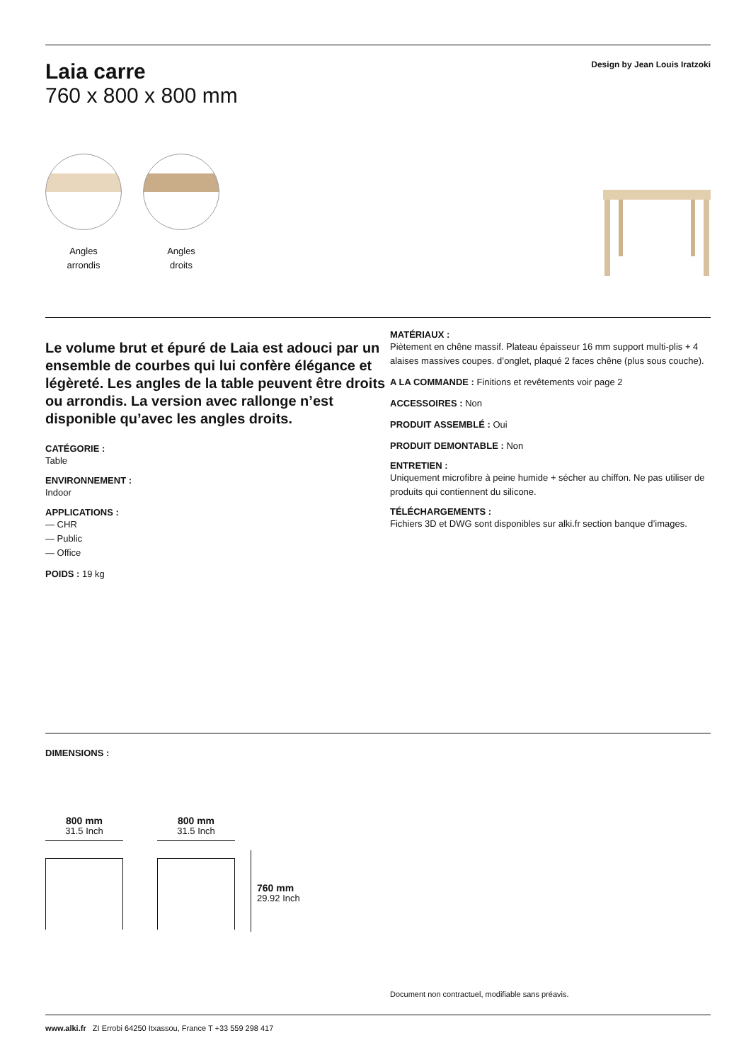Laia carre
760 x 800 x 800 mm
Design by Jean Louis Iratzoki
Angles
arrondis
Angles
droits
Le volume brut et épuré de Laia est adouci par un ensemble de courbes qui lui confère élégance et légèreté. Les angles de la table peuvent être droits ou arrondis. La version avec rallonge n’est disponible qu’avec les angles droits.
CATÉGORIE :
Table
ENVIRONNEMENT :
Indoor
APPLICATIONS :
— CHR
— Public
— Office
POIDS : 19 kg
MATÉRIAUX :
Piètement en chêne massif. Plateau épaisseur 16 mm support multi-plis + 4 alaises massives coupes. d’onglet, plaqué 2 faces chêne (plus sous couche).
A LA COMMANDE : Finitions et revêtements voir page 2
ACCESSOIRES : Non
PRODUIT ASSEMBLÉ : Oui
PRODUIT DEMONTABLE : Non
ENTRETIEN :
Uniquement microfibre à peine humide + sécher au chiffon. Ne pas utiliser de produits qui contiennent du silicone.
TÉLÉCHARGEMENTS :
Fichiers 3D et DWG sont disponibles sur alki.fr section banque d’images.
DIMENSIONS :
800 mm
31.5 Inch
800 mm
31.5 Inch
760 mm
29.92 Inch
Document non contractuel, modifiable sans préavis.
www.alki.fr ZI Errobi 64250 Itxassou, France T +33 559 298 417